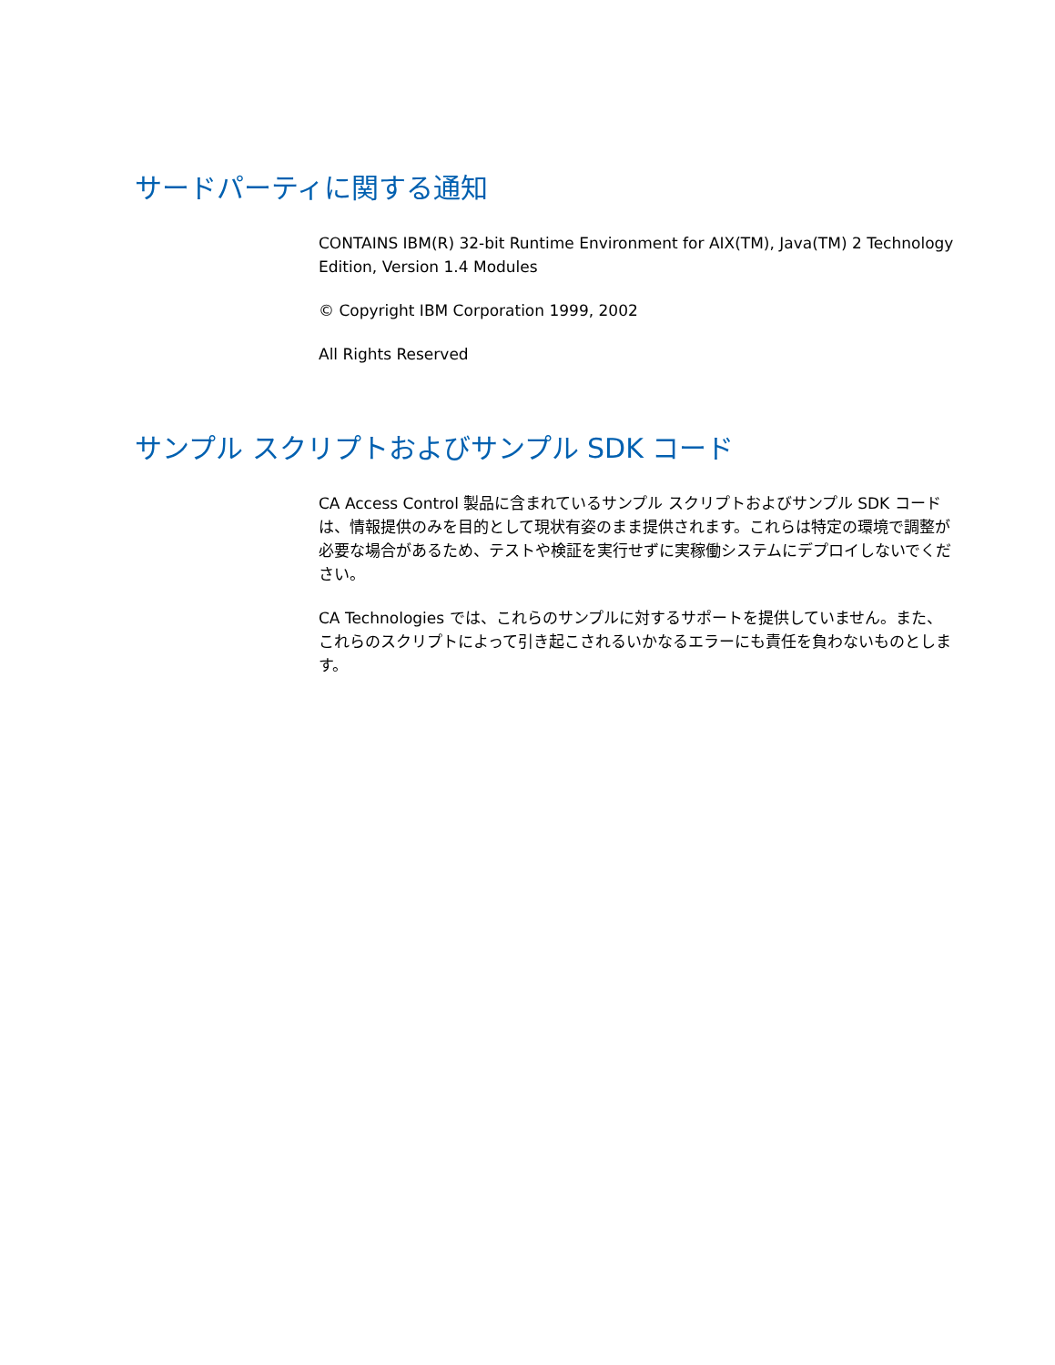サードパーティに関する通知
CONTAINS IBM(R) 32-bit Runtime Environment for AIX(TM), Java(TM) 2 Technology Edition, Version 1.4 Modules
© Copyright IBM Corporation 1999, 2002
All Rights Reserved
サンプル スクリプトおよびサンプル SDK コード
CA Access Control 製品に含まれているサンプル スクリプトおよびサンプル SDK コードは、情報提供のみを目的として現状有姿のまま提供されます。これらは特定の環境で調整が必要な場合があるため、テストや検証を実行せずに実稼働システムにデプロイしないでください。
CA Technologies では、これらのサンプルに対するサポートを提供していません。また、これらのスクリプトによって引き起こされるいかなるエラーにも責任を負わないものとします。